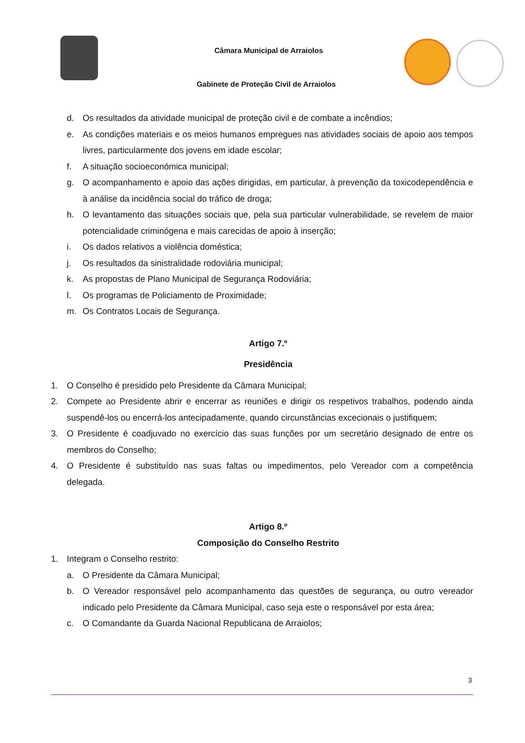Câmara Municipal de Arraiolos
Gabinete de Proteção Civil de Arraiolos
d. Os resultados da atividade municipal de proteção civil e de combate a incêndios;
e. As condições materiais e os meios humanos empregues nas atividades sociais de apoio aos tempos livres, particularmente dos jovens em idade escolar;
f. A situação socioeconómica municipal;
g. O acompanhamento e apoio das ações dirigidas, em particular, à prevenção da toxicodependência e à análise da incidência social do tráfico de droga;
h. O levantamento das situações sociais que, pela sua particular vulnerabilidade, se revelem de maior potencialidade criminógena e mais carecidas de apoio à inserção;
i. Os dados relativos a violência doméstica;
j. Os resultados da sinistralidade rodoviária municipal;
k. As propostas de Plano Municipal de Segurança Rodoviária;
l. Os programas de Policiamento de Proximidade;
m. Os Contratos Locais de Segurança.
Artigo 7.º
Presidência
1. O Conselho é presidido pelo Presidente da Câmara Municipal;
2. Compete ao Presidente abrir e encerrar as reuniões e dirigir os respetivos trabalhos, podendo ainda suspendê-los ou encerrá-los antecipadamente, quando circunstâncias excecionais o justifiquem;
3. O Presidente é coadjuvado no exercício das suas funções por um secretário designado de entre os membros do Conselho;
4. O Presidente é substituído nas suas faltas ou impedimentos, pelo Vereador com a competência delegada.
Artigo 8.º
Composição do Conselho Restrito
1. Integram o Conselho restrito:
a. O Presidente da Câmara Municipal;
b. O Vereador responsável pelo acompanhamento das questões de segurança, ou outro vereador indicado pelo Presidente da Câmara Municipal, caso seja este o responsável por esta área;
c. O Comandante da Guarda Nacional Republicana de Arraiolos;
3